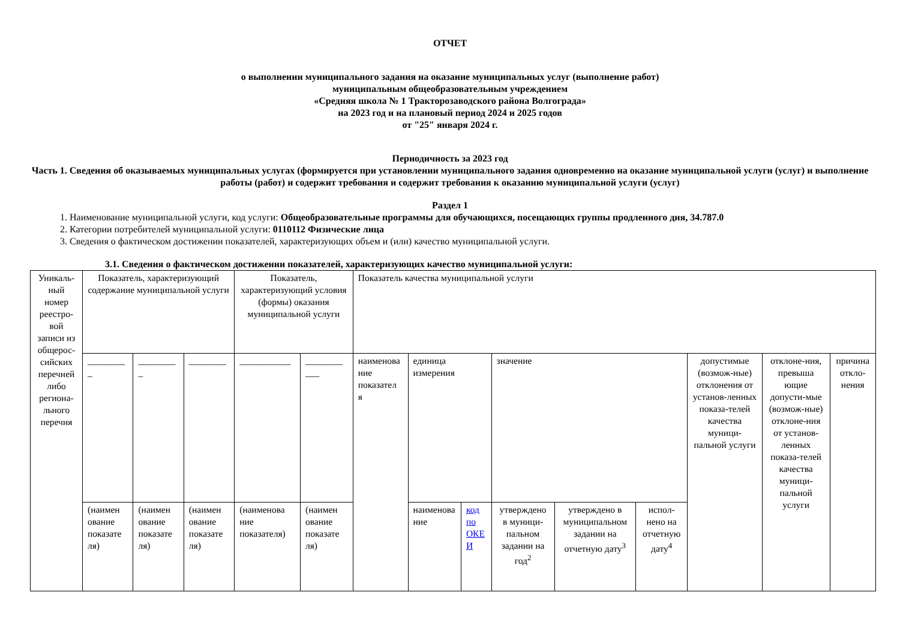ОТЧЕТ
о выполнении муниципального задания на оказание муниципальных услуг (выполнение работ)
муниципальным общеобразовательным учреждением
«Средняя школа № 1 Тракторозаводского района Волгограда»
на 2023 год и на плановый период 2024 и 2025 годов
от "25" января 2024 г.
Периодичность за 2023 год
Часть 1. Сведения об оказываемых муниципальных услугах (формируется при установлении муниципального задания одновременно на оказание муниципальной услуги (услуг) и выполнение работы (работ) и содержит требования и содержит требования к оказанию муниципальной услуги (услуг)
Раздел 1
1. Наименование муниципальной услуги, код услуги: Общеобразовательные программы для обучающихся, посещающих группы продленного дня, 34.787.0
2. Категории потребителей муниципальной услуги: 0110112 Физические лица
3. Сведения о фактическом достижении показателей, характеризующих объем и (или) качество муниципальной услуги.
3.1. Сведения о фактическом достижении показателей, характеризующих качество муниципальной услуги:
| Уникаль-ный номер реестро-вой записи из общерос-сийских перечней либо региона-льного перечня | Показатель, характеризующий содержание муниципальной услуги | | | Показатель, характеризующий условия (формы) оказания муниципальной услуги | | Показатель качества муниципальной услуги | | | | | | | | |
| | ________ _ | ________ _ | ________ | ___________ | ________ ___ | наименова ние показател я | единица измерения | | значение | | | допустимые (возмож-ные) отклонения от установ-ленных показа-телей качества муници-пальной услуги | отклоне-ния, превыша ющие допусти-мые (возмож-ные) отклоне-ния от установ-ленных показа-телей качества муници-пальной услуги | причина откло-нения |
| | (наимен ование показате ля) | (наимен ование показате ля) | (наимен ование показате ля) | (наименова ние показателя) | (наимен ование показате ля) | | наименова ние | код по ОКЕ И | утверждено в муници-пальном задании на год<sup>2</sup> | утверждено в муниципальном задании на отчетную дату<sup>3</sup> | испол-нено на отчетную дату<sup>4</sup> | | | |